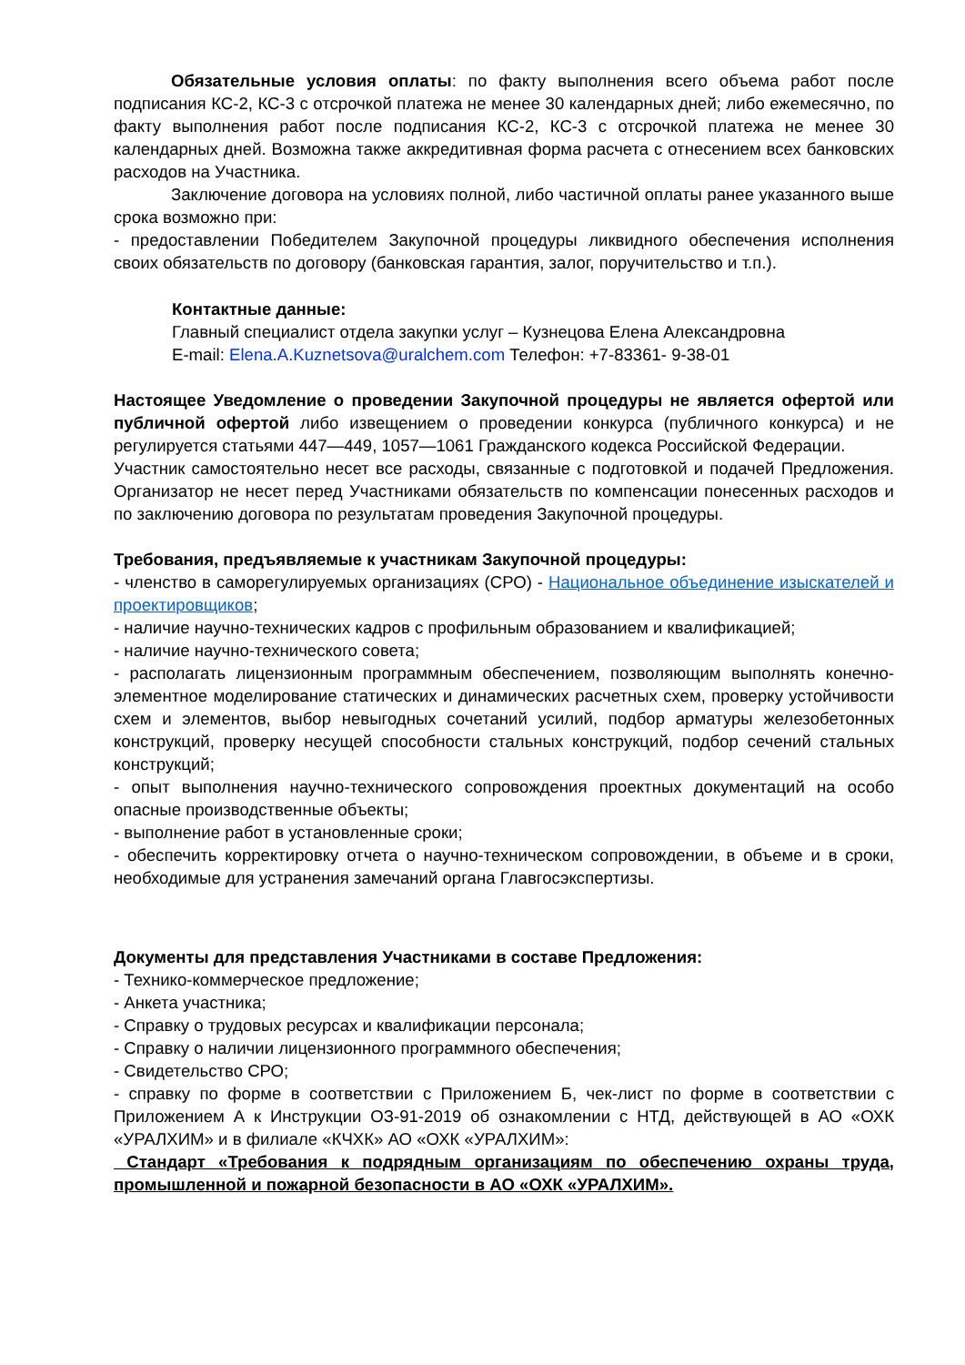Обязательные условия оплаты: по факту выполнения всего объема работ после подписания КС-2, КС-3 с отсрочкой платежа не менее 30 календарных дней; либо ежемесячно, по факту выполнения работ после подписания КС-2, КС-3 с отсрочкой платежа не менее 30 календарных дней. Возможна также аккредитивная форма расчета с отнесением всех банковских расходов на Участника.
Заключение договора на условиях полной, либо частичной оплаты ранее указанного выше срока возможно при:
- предоставлении Победителем Закупочной процедуры ликвидного обеспечения исполнения своих обязательств по договору (банковская гарантия, залог, поручительство и т.п.).
Контактные данные:
Главный специалист отдела закупки услуг – Кузнецова Елена Александровна
E-mail: Elena.A.Kuznetsova@uralchem.com Телефон: +7-83361- 9-38-01
Настоящее Уведомление о проведении Закупочной процедуры не является офертой или публичной офертой либо извещением о проведении конкурса (публичного конкурса) и не регулируется статьями 447—449, 1057—1061 Гражданского кодекса Российской Федерации.
Участник самостоятельно несет все расходы, связанные с подготовкой и подачей Предложения. Организатор не несет перед Участниками обязательств по компенсации понесенных расходов и по заключению договора по результатам проведения Закупочной процедуры.
Требования, предъявляемые к участникам Закупочной процедуры:
- членство в саморегулируемых организациях (СРО) - Национальное объединение изыскателей и проектировщиков;
- наличие научно-технических кадров с профильным образованием и квалификацией;
- наличие научно-технического совета;
- располагать лицензионным программным обеспечением, позволяющим выполнять конечно-элементное моделирование статических и динамических расчетных схем, проверку устойчивости схем и элементов, выбор невыгодных сочетаний усилий, подбор арматуры железобетонных конструкций, проверку несущей способности стальных конструкций, подбор сечений стальных конструкций;
- опыт выполнения научно-технического сопровождения проектных документаций на особо опасные производственные объекты;
- выполнение работ в установленные сроки;
- обеспечить корректировку отчета о научно-техническом сопровождении, в объеме и в сроки, необходимые для устранения замечаний органа Главгосэкспертизы.
Документы для представления Участниками в составе Предложения:
- Технико-коммерческое предложение;
- Анкета участника;
- Справку о трудовых ресурсах и квалификации персонала;
- Справку о наличии лицензионного программного обеспечения;
- Свидетельство СРО;
- справку по форме в соответствии с Приложением Б, чек-лист по форме в соответствии с Приложением А к Инструкции ОЗ-91-2019 об ознакомлении с НТД, действующей в АО «ОХК «УРАЛХИМ» и в филиале «КЧХК» АО «ОХК «УРАЛХИМ»:
Стандарт «Требования к подрядным организациям по обеспечению охраны труда, промышленной и пожарной безопасности в АО «ОХК «УРАЛХИМ».